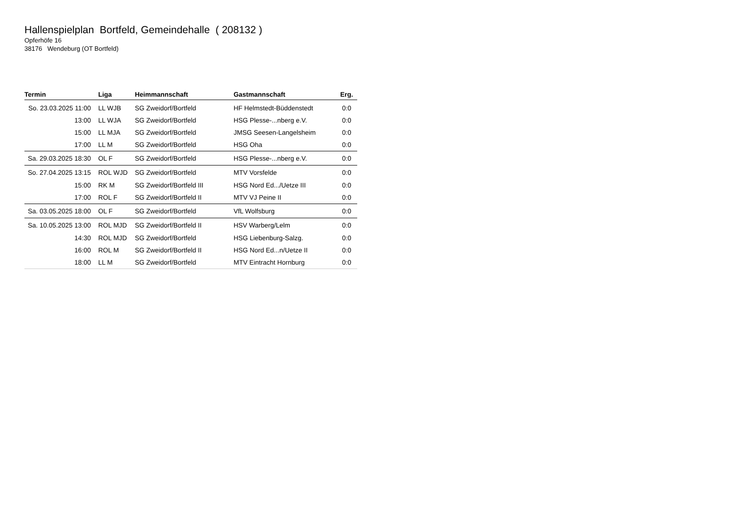Hallenspielplan Bortfeld, Gemeindehalle ( 208132 )
Opferhöfe 16
38176 Wendeburg (OT Bortfeld)
| Termin | Liga | Heimmannschaft | Gastmannschaft | Erg. |
| --- | --- | --- | --- | --- |
| So. 23.03.2025 11:00 | LL WJB | SG Zweidorf/Bortfeld | HF Helmstedt-Büddenstedt | 0:0 |
| 13:00 | LL WJA | SG Zweidorf/Bortfeld | HSG Plesse-...nberg e.V. | 0:0 |
| 15:00 | LL MJA | SG Zweidorf/Bortfeld | JMSG Seesen-Langelsheim | 0:0 |
| 17:00 | LL M | SG Zweidorf/Bortfeld | HSG Oha | 0:0 |
| Sa. 29.03.2025 18:30 | OL F | SG Zweidorf/Bortfeld | HSG Plesse-...nberg e.V. | 0:0 |
| So. 27.04.2025 13:15 | ROL WJD | SG Zweidorf/Bortfeld | MTV Vorsfelde | 0:0 |
| 15:00 | RK M | SG Zweidorf/Bortfeld III | HSG Nord Ed.../Uetze III | 0:0 |
| 17:00 | ROL F | SG Zweidorf/Bortfeld II | MTV VJ Peine II | 0:0 |
| Sa. 03.05.2025 18:00 | OL F | SG Zweidorf/Bortfeld | VfL Wolfsburg | 0:0 |
| Sa. 10.05.2025 13:00 | ROL MJD | SG Zweidorf/Bortfeld II | HSV Warberg/Lelm | 0:0 |
| 14:30 | ROL MJD | SG Zweidorf/Bortfeld | HSG Liebenburg-Salzg. | 0:0 |
| 16:00 | ROL M | SG Zweidorf/Bortfeld II | HSG Nord Ed...n/Uetze II | 0:0 |
| 18:00 | LL M | SG Zweidorf/Bortfeld | MTV Eintracht Hornburg | 0:0 |